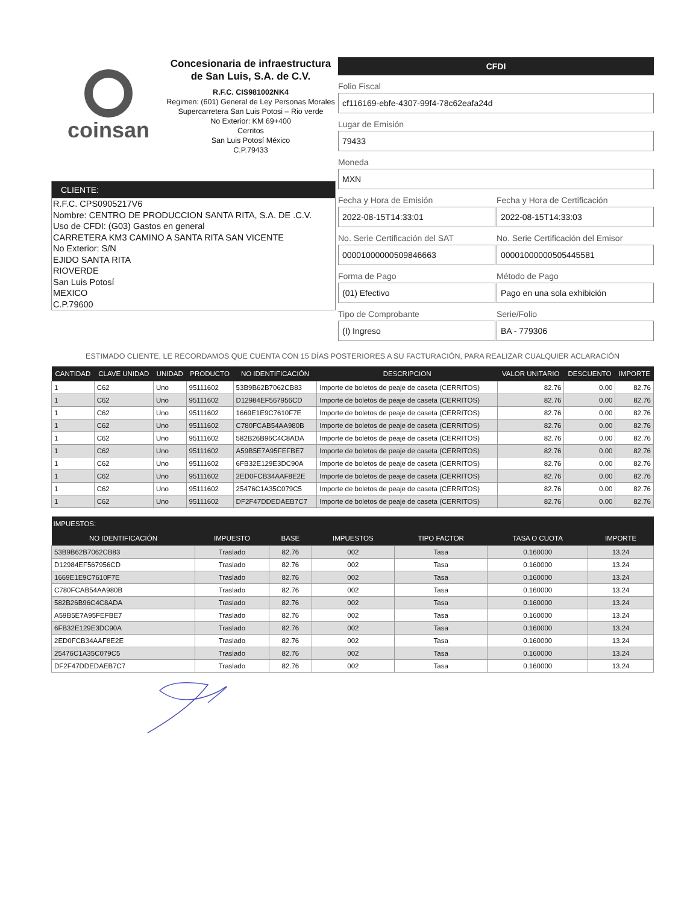coinsan
Concesionaria de infraestructura de San Luis, S.A. de C.V.
R.F.C. CIS981002NK4
Regimen: (601) General de Ley Personas Morales
Supercarretera San Luis Potosi – Rio verde
No Exterior: KM 69+400
Cerritos
San Luis Potosí México
C.P.79433
CLIENTE:
R.F.C. CPS0905217V6
Nombre: CENTRO DE PRODUCCION SANTA RITA, S.A. DE .C.V.
Uso de CFDI: (G03) Gastos en general
CARRETERA KM3 CAMINO A SANTA RITA SAN VICENTE
No Exterior: S/N
EJIDO SANTA RITA
RIOVERDE
San Luis Potosí
MEXICO
C.P.79600
CFDI
Folio Fiscal
cf116169-ebfe-4307-99f4-78c62eafa24d
Lugar de Emisión
79433
Moneda
MXN
Fecha y Hora de Emisión
2022-08-15T14:33:01
Fecha y Hora de Certificación
2022-08-15T14:33:03
No. Serie Certificación del SAT
00001000000509846663
No. Serie Certificación del Emisor
00001000000505445581
Forma de Pago
(01) Efectivo
Método de Pago
Pago en una sola exhibición
Tipo de Comprobante
(I) Ingreso
Serie/Folio
BA - 779306
ESTIMADO CLIENTE, LE RECORDAMOS QUE CUENTA CON 15 DÍAS POSTERIORES A SU FACTURACIÓN, PARA REALIZAR CUALQUIER ACLARACIÓN
| CANTIDAD | CLAVE UNIDAD | UNIDAD | PRODUCTO | NO IDENTIFICACIÓN | DESCRIPCION | VALOR UNITARIO | DESCUENTO | IMPORTE |
| --- | --- | --- | --- | --- | --- | --- | --- | --- |
| 1 | C62 | Uno | 95111602 | 53B9B62B7062CB83 | Importe de boletos de peaje de caseta (CERRITOS) | 82.76 | 0.00 | 82.76 |
| 1 | C62 | Uno | 95111602 | D12984EF567956CD | Importe de boletos de peaje de caseta (CERRITOS) | 82.76 | 0.00 | 82.76 |
| 1 | C62 | Uno | 95111602 | 1669E1E9C7610F7E | Importe de boletos de peaje de caseta (CERRITOS) | 82.76 | 0.00 | 82.76 |
| 1 | C62 | Uno | 95111602 | C780FCAB54AA980B | Importe de boletos de peaje de caseta (CERRITOS) | 82.76 | 0.00 | 82.76 |
| 1 | C62 | Uno | 95111602 | 582B26B96C4C8ADA | Importe de boletos de peaje de caseta (CERRITOS) | 82.76 | 0.00 | 82.76 |
| 1 | C62 | Uno | 95111602 | A59B5E7A95FEFBE7 | Importe de boletos de peaje de caseta (CERRITOS) | 82.76 | 0.00 | 82.76 |
| 1 | C62 | Uno | 95111602 | 6FB32E129E3DC90A | Importe de boletos de peaje de caseta (CERRITOS) | 82.76 | 0.00 | 82.76 |
| 1 | C62 | Uno | 95111602 | 2ED0FCB34AAF8E2E | Importe de boletos de peaje de caseta (CERRITOS) | 82.76 | 0.00 | 82.76 |
| 1 | C62 | Uno | 95111602 | 25476C1A35C079C5 | Importe de boletos de peaje de caseta (CERRITOS) | 82.76 | 0.00 | 82.76 |
| 1 | C62 | Uno | 95111602 | DF2F47DDEDAEB7C7 | Importe de boletos de peaje de caseta (CERRITOS) | 82.76 | 0.00 | 82.76 |
| IMPUESTOS: | | | | | | |
| --- | --- | --- | --- | --- | --- | --- |
| NO IDENTIFICACIÓN | IMPUESTO | BASE | IMPUESTOS | TIPO FACTOR | TASA O CUOTA | IMPORTE |
| 53B9B62B7062CB83 | Traslado | 82.76 | 002 | Tasa | 0.160000 | 13.24 |
| D12984EF567956CD | Traslado | 82.76 | 002 | Tasa | 0.160000 | 13.24 |
| 1669E1E9C7610F7E | Traslado | 82.76 | 002 | Tasa | 0.160000 | 13.24 |
| C780FCAB54AA980B | Traslado | 82.76 | 002 | Tasa | 0.160000 | 13.24 |
| 582B26B96C4C8ADA | Traslado | 82.76 | 002 | Tasa | 0.160000 | 13.24 |
| A59B5E7A95FEFBE7 | Traslado | 82.76 | 002 | Tasa | 0.160000 | 13.24 |
| 6FB32E129E3DC90A | Traslado | 82.76 | 002 | Tasa | 0.160000 | 13.24 |
| 2ED0FCB34AAF8E2E | Traslado | 82.76 | 002 | Tasa | 0.160000 | 13.24 |
| 25476C1A35C079C5 | Traslado | 82.76 | 002 | Tasa | 0.160000 | 13.24 |
| DF2F47DDEDAEB7C7 | Traslado | 82.76 | 002 | Tasa | 0.160000 | 13.24 |